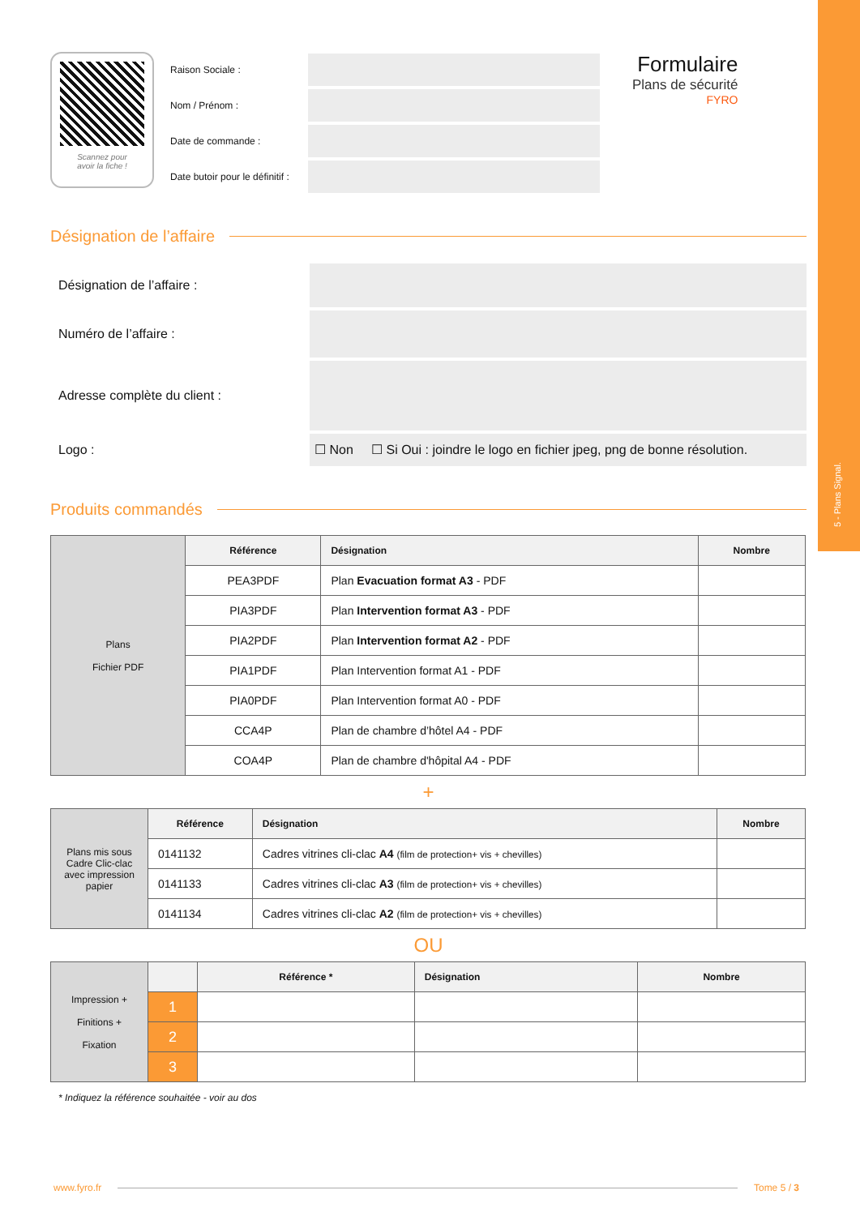5 - Plans Signal.
Scannez pour
avoir la fiche !
Raison Sociale :
Nom / Prénom :
Date de commande :
Date butoir pour le définitif :
Formulaire
Plans de sécurité
FYRO
Désignation de l’affaire
Désignation de l’affaire :
Numéro de l’affaire :
Adresse complète du client :
Logo :
☐ Non ☐ Si Oui : joindre le logo en fichier jpeg, png de bonne résolution.
Produits commandés
| Plans Fichier PDF | Référence | Désignation | Nombre |
| | PEA3PDF | Plan Evacuation format A3 - PDF | |
| | PIA3PDF | Plan Intervention format A3 - PDF | |
| | PIA2PDF | Plan Intervention format A2 - PDF | |
| | PIA1PDF | Plan Intervention format A1 - PDF | |
| | PIA0PDF | Plan Intervention format A0 - PDF | |
| | CCA4P | Plan de chambre d’hôtel A4 - PDF | |
| | COA4P | Plan de chambre d'hôpital A4 - PDF | |
+
| Plans mis sous Cadre Clic-clac avec impression papier | Référence | Désignation | Nombre |
| | 0141132 | Cadres vitrines cli-clac A4 (film de protection+ vis + chevilles) | |
| | 0141133 | Cadres vitrines cli-clac A3 (film de protection+ vis + chevilles) | |
| | 0141134 | Cadres vitrines cli-clac A2 (film de protection+ vis + chevilles) | |
OU
| Impression + Finitions + Fixation | | Référence * | Désignation | Nombre |
| | 1 | | | |
| | 2 | | | |
| | 3 | | | |
* Indiquez la référence souhaitée - voir au dos
www.fyro.fr Tome 5 / 3